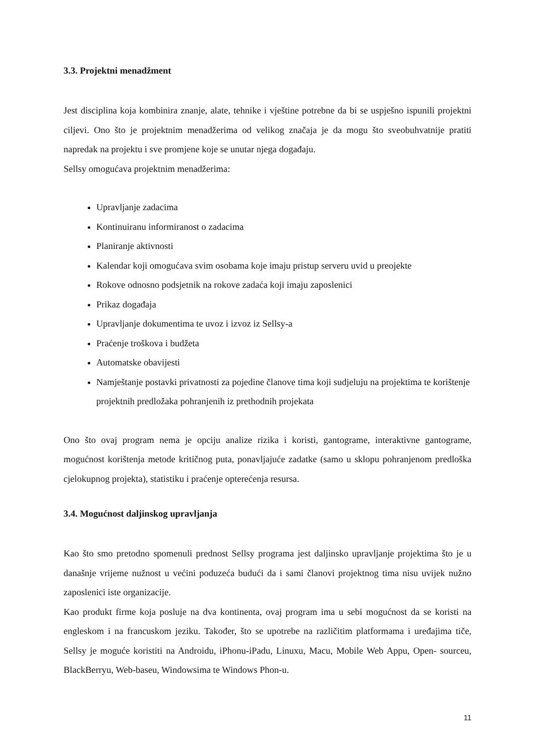3.3. Projektni menadžment
Jest disciplina koja kombinira znanje, alate, tehnike i vještine potrebne da bi se uspješno ispunili projektni ciljevi. Ono što je projektnim menadžerima od velikog značaja je da mogu što sveobuhvatnije pratiti napredak na projektu i sve promjene koje se unutar njega događaju.
Sellsy omogućava projektnim menadžerima:
Upravljanje zadacima
Kontinuiranu informiranost o zadacima
Planiranje aktivnosti
Kalendar koji omogućava svim osobama koje imaju pristup serveru uvid u preojekte
Rokove odnosno podsjetnik na rokove zadaća koji imaju zaposlenici
Prikaz događaja
Upravljanje dokumentima te uvoz i izvoz iz Sellsy-a
Praćenje troškova i budžeta
Automatske obavijesti
Namještanje postavki privatnosti za pojedine članove tima koji sudjeluju na projektima te korištenje projektnih predložaka pohranjenih iz prethodnih projekata
Ono što ovaj program nema je opciju analize rizika i koristi, gantograme, interaktivne gantograme, mogućnost korištenja metode kritičnog puta, ponavljajuće zadatke (samo u sklopu pohranjenom predloška cjelokupnog projekta), statistiku i praćenje opterećenja resursa.
3.4. Mogućnost daljinskog upravljanja
Kao što smo pretodno spomenuli prednost Sellsy programa jest daljinsko upravljanje projektima što je u današnje vrijeme nužnost u većini poduzeća budući da i sami članovi projektnog tima nisu uvijek nužno zaposlenici iste organizacije.
Kao produkt firme koja posluje na dva kontinenta, ovaj program ima u sebi mogućnost da se koristi na engleskom i na francuskom jeziku. Također, što se upotrebe na različitim platformama i uređajima tiče, Sellsy je moguće koristiti na Androidu, iPhonu-iPadu, Linuxu, Macu, Mobile Web Appu, Open- sourceu, BlackBerryu, Web-baseu, Windowsima te Windows Phon-u.
11